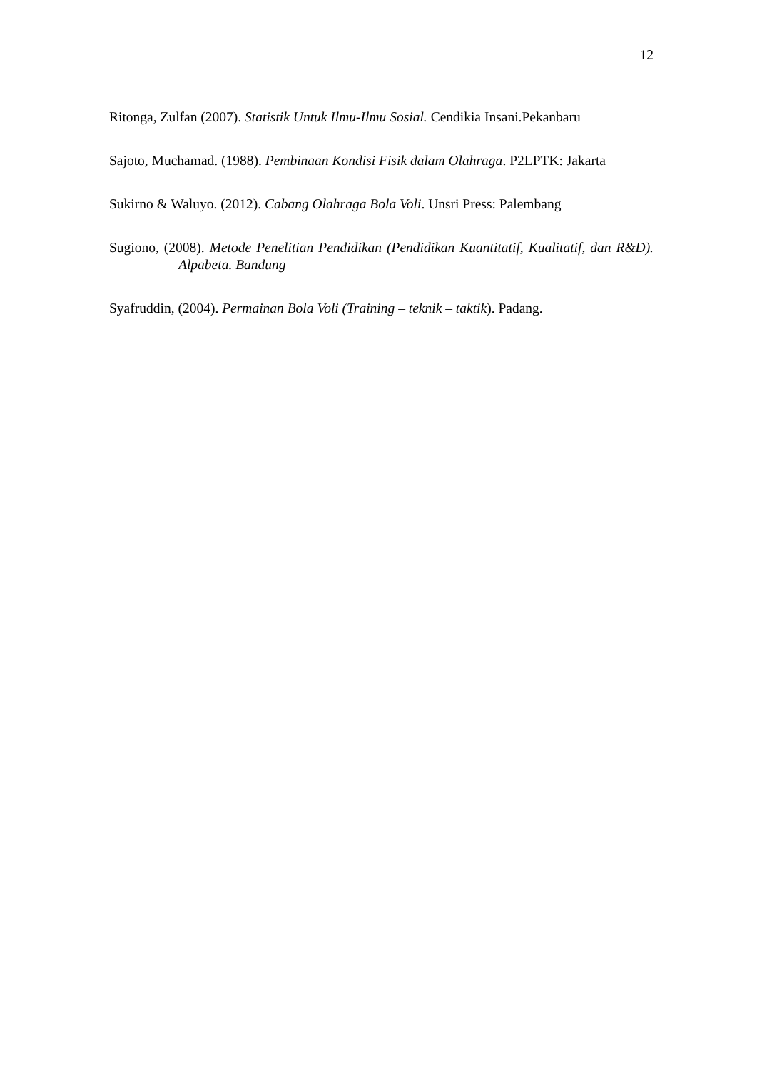12
Ritonga, Zulfan (2007). Statistik Untuk Ilmu-Ilmu Sosial. Cendikia Insani.Pekanbaru
Sajoto, Muchamad. (1988). Pembinaan Kondisi Fisik dalam Olahraga. P2LPTK: Jakarta
Sukirno & Waluyo. (2012). Cabang Olahraga Bola Voli. Unsri Press: Palembang
Sugiono, (2008). Metode Penelitian Pendidikan (Pendidikan Kuantitatif, Kualitatif, dan R&D). Alpabeta. Bandung
Syafruddin, (2004). Permainan Bola Voli (Training – teknik – taktik). Padang.